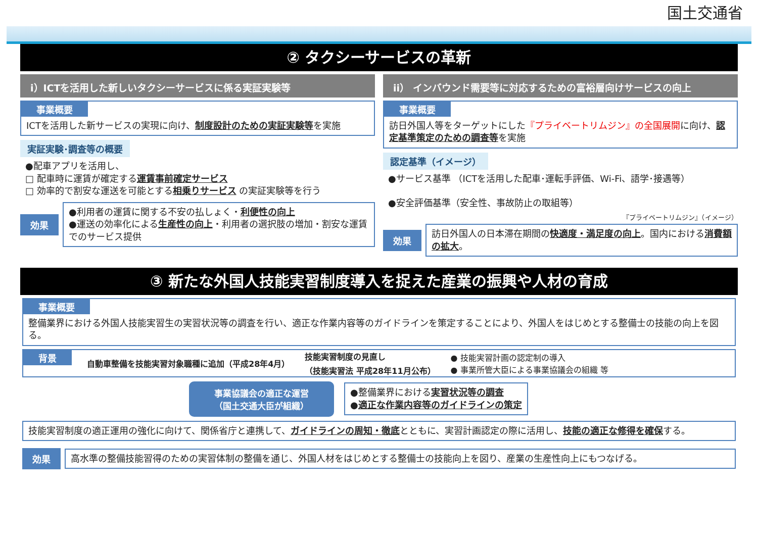国土交通省
② タクシーサービスの革新
i）ICTを活用した新しいタクシーサービスに係る実証実験等
事業概要
ICTを活用した新サービスの実現に向け、制度設計のための実証実験等を実施
実証実験･調査等の概要
●配車アプリを活用し、
□ 配車時に運賃が確定する運賃事前確定サービス
□ 効率的で割安な運送を可能とする相乗りサービス の実証実験等を行う
効果
●利用者の運賃に関する不安の払しょく・利便性の向上
●運送の効率化による生産性の向上・利用者の選択肢の増加・割安な運賃でのサービス提供
ii） インバウンド需要等に対応するための富裕層向けサービスの向上
事業概要
訪日外国人等をターゲットにした『プライベートリムジン』の全国展開に向け、認定基準策定のための調査等を実施
認定基準（イメージ）
●サービス基準 （ICTを活用した配車･運転手評価、Wi-Fi、語学･接遇等）
●安全評価基準（安全性、事故防止の取組等）
『プライベートリムジン』（イメージ）
効果
訪日外国人の日本滞在期間の快適度・満足度の向上。国内における消費額の拡大。
③ 新たな外国人技能実習制度導入を捉えた産業の振興や人材の育成
事業概要
整備業界における外国人技能実習生の実習状況等の調査を行い、適正な作業内容等のガイドラインを策定することにより、外国人をはじめとする整備士の技能の向上を図る。
背景 自動車整備を技能実習対象職種に追加（平成28年4月） 技能実習制度の見直し
（技能実習法 平成28年11月公布） ● 技能実習計画の認定制の導入
● 事業所管大臣による事業協議会の組織 等
事業協議会の適正な運営
（国土交通大臣が組織）
●整備業界における実習状況等の調査
●適正な作業内容等のガイドラインの策定
技能実習制度の適正運用の強化に向けて、関係省庁と連携して、ガイドラインの周知・徹底とともに、実習計画認定の際に活用し、技能の適正な修得を確保する。
効果
高水準の整備技能習得のための実習体制の整備を通じ、外国人材をはじめとする整備士の技能向上を図り、産業の生産性向上にもつなげる。